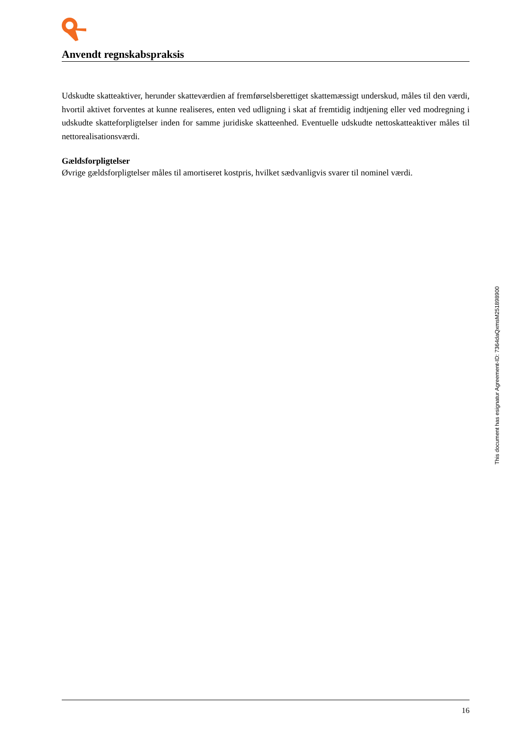Anvendt regnskabspraksis
Udskudte skatteaktiver, herunder skatteværdien af fremførselsberettiget skattemæssigt underskud, måles til den værdi, hvortil aktivet forventes at kunne realiseres, enten ved udligning i skat af fremtidig indtjening eller ved modregning i udskudte skatteforpligtelser inden for samme juridiske skatteenhed. Eventuelle udskudte nettoskatteaktiver måles til nettorealisationsværdi.
Gældsforpligtelser
Øvrige gældsforpligtelser måles til amortiseret kostpris, hvilket sædvanligvis svarer til nominel værdi.
This document has esignatur Agreement-ID: 7364daQxmsM251898900
16